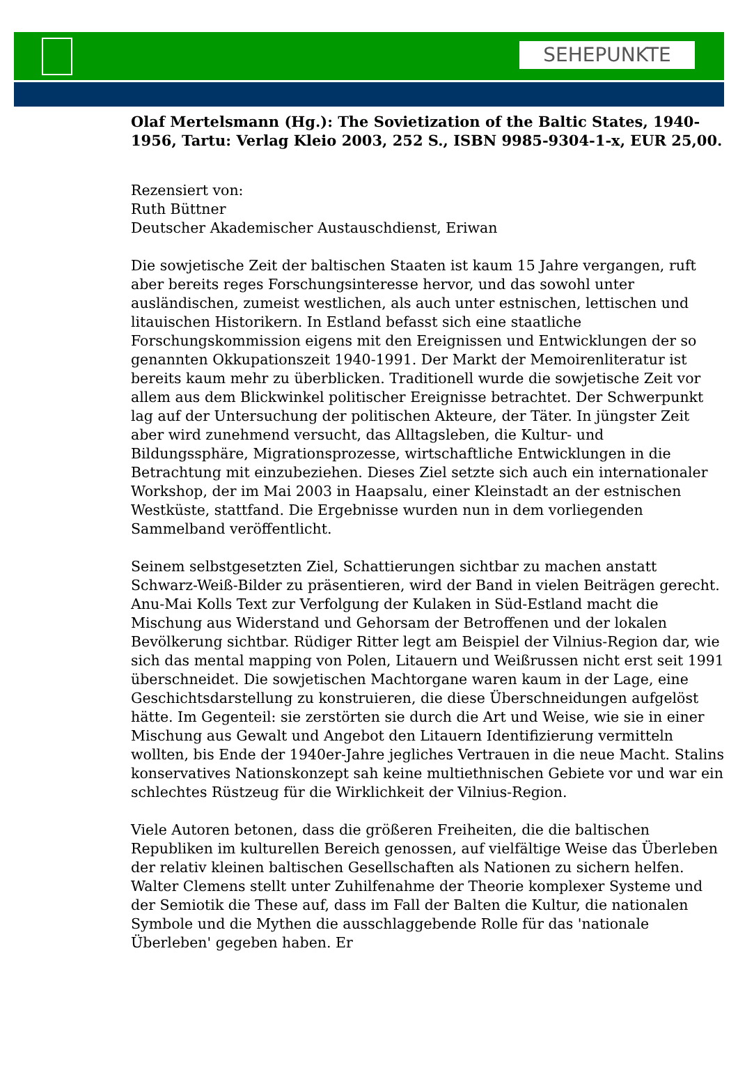SEHEPUNKTE
Olaf Mertelsmann (Hg.): The Sovietization of the Baltic States, 1940-1956, Tartu: Verlag Kleio 2003, 252 S., ISBN 9985-9304-1-x, EUR 25,00.
Rezensiert von:
Ruth Büttner
Deutscher Akademischer Austauschdienst, Eriwan
Die sowjetische Zeit der baltischen Staaten ist kaum 15 Jahre vergangen, ruft aber bereits reges Forschungsinteresse hervor, und das sowohl unter ausländischen, zumeist westlichen, als auch unter estnischen, lettischen und litauischen Historikern. In Estland befasst sich eine staatliche Forschungskommission eigens mit den Ereignissen und Entwicklungen der so genannten Okkupationszeit 1940-1991. Der Markt der Memoirenliteratur ist bereits kaum mehr zu überblicken. Traditionell wurde die sowjetische Zeit vor allem aus dem Blickwinkel politischer Ereignisse betrachtet. Der Schwerpunkt lag auf der Untersuchung der politischen Akteure, der Täter. In jüngster Zeit aber wird zunehmend versucht, das Alltagsleben, die Kultur- und Bildungssphäre, Migrationsprozesse, wirtschaftliche Entwicklungen in die Betrachtung mit einzubeziehen. Dieses Ziel setzte sich auch ein internationaler Workshop, der im Mai 2003 in Haapsalu, einer Kleinstadt an der estnischen Westküste, stattfand. Die Ergebnisse wurden nun in dem vorliegenden Sammelband veröffentlicht.
Seinem selbstgesetzten Ziel, Schattierungen sichtbar zu machen anstatt Schwarz-Weiß-Bilder zu präsentieren, wird der Band in vielen Beiträgen gerecht. Anu-Mai Kolls Text zur Verfolgung der Kulaken in Süd-Estland macht die Mischung aus Widerstand und Gehorsam der Betroffenen und der lokalen Bevölkerung sichtbar. Rüdiger Ritter legt am Beispiel der Vilnius-Region dar, wie sich das mental mapping von Polen, Litauern und Weißrussen nicht erst seit 1991 überschneidet. Die sowjetischen Machtorgane waren kaum in der Lage, eine Geschichtsdarstellung zu konstruieren, die diese Überschneidungen aufgelöst hätte. Im Gegenteil: sie zerstörten sie durch die Art und Weise, wie sie in einer Mischung aus Gewalt und Angebot den Litauern Identifizierung vermitteln wollten, bis Ende der 1940er-Jahre jegliches Vertrauen in die neue Macht. Stalins konservatives Nationskonzept sah keine multiethnischen Gebiete vor und war ein schlechtes Rüstzeug für die Wirklichkeit der Vilnius-Region.
Viele Autoren betonen, dass die größeren Freiheiten, die die baltischen Republiken im kulturellen Bereich genossen, auf vielfältige Weise das Überleben der relativ kleinen baltischen Gesellschaften als Nationen zu sichern helfen. Walter Clemens stellt unter Zuhilfenahme der Theorie komplexer Systeme und der Semiotik die These auf, dass im Fall der Balten die Kultur, die nationalen Symbole und die Mythen die ausschlaggebende Rolle für das 'nationale Überleben' gegeben haben. Er